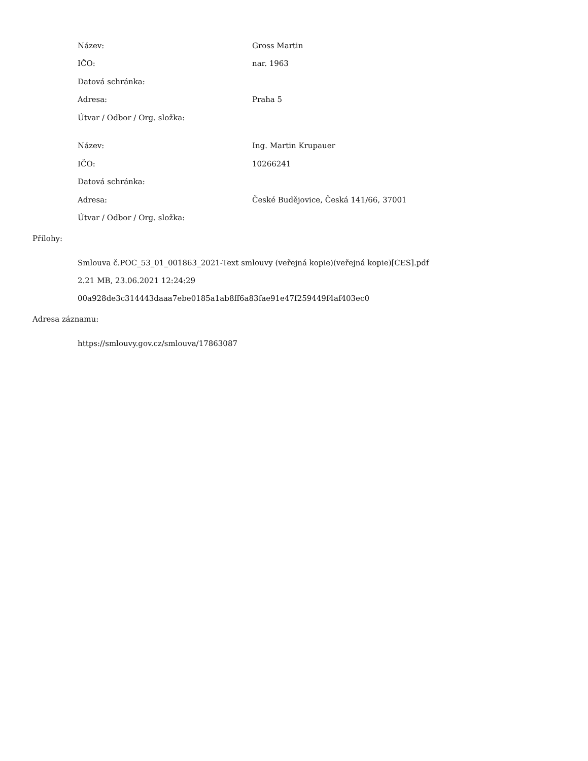| Název: | Gross Martin |
| IČO: | nar. 1963 |
| Datová schránka: | |
| Adresa: | Praha 5 |
| Útvar / Odbor / Org. složka: | |
| Název: | Ing. Martin Krupauer |
| IČO: | 10266241 |
| Datová schránka: | |
| Adresa: | České Budějovice, Česká 141/66, 37001 |
| Útvar / Odbor / Org. složka: | |
Přílohy:
Smlouva č.POC_53_01_001863_2021-Text smlouvy (veřejná kopie)(veřejná kopie)[CES].pdf
2.21 MB, 23.06.2021 12:24:29
00a928de3c314443daaa7ebe0185a1ab8ff6a83fae91e47f259449f4af403ec0
Adresa záznamu:
https://smlouvy.gov.cz/smlouva/17863087